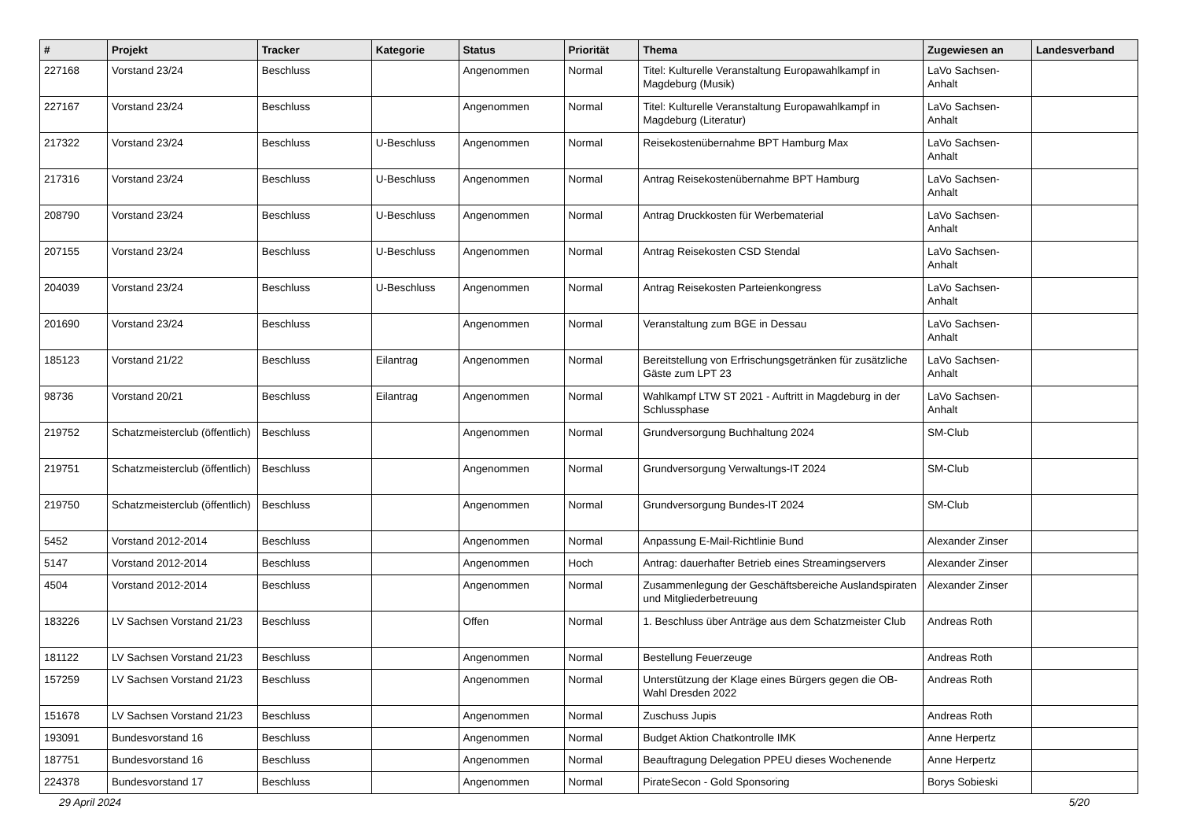| # | Projekt | Tracker | Kategorie | Status | Priorität | Thema | Zugewiesen an | Landesverband |
| --- | --- | --- | --- | --- | --- | --- | --- | --- |
| 227168 | Vorstand 23/24 | Beschluss | | Angenommen | Normal | Titel: Kulturelle Veranstaltung Europawahlkampf in Magdeburg (Musik) | LaVo Sachsen-Anhalt | |
| 227167 | Vorstand 23/24 | Beschluss | | Angenommen | Normal | Titel: Kulturelle Veranstaltung Europawahlkampf in Magdeburg (Literatur) | LaVo Sachsen-Anhalt | |
| 217322 | Vorstand 23/24 | Beschluss | U-Beschluss | Angenommen | Normal | Reisekostenübernahme BPT Hamburg Max | LaVo Sachsen-Anhalt | |
| 217316 | Vorstand 23/24 | Beschluss | U-Beschluss | Angenommen | Normal | Antrag Reisekostenübernahme BPT Hamburg | LaVo Sachsen-Anhalt | |
| 208790 | Vorstand 23/24 | Beschluss | U-Beschluss | Angenommen | Normal | Antrag Druckkosten für Werbematerial | LaVo Sachsen-Anhalt | |
| 207155 | Vorstand 23/24 | Beschluss | U-Beschluss | Angenommen | Normal | Antrag Reisekosten CSD Stendal | LaVo Sachsen-Anhalt | |
| 204039 | Vorstand 23/24 | Beschluss | U-Beschluss | Angenommen | Normal | Antrag Reisekosten Parteienkongress | LaVo Sachsen-Anhalt | |
| 201690 | Vorstand 23/24 | Beschluss | | Angenommen | Normal | Veranstaltung zum BGE in Dessau | LaVo Sachsen-Anhalt | |
| 185123 | Vorstand 21/22 | Beschluss | Eilantrag | Angenommen | Normal | Bereitstellung von Erfrischungsgetränken für zusätzliche Gäste zum LPT 23 | LaVo Sachsen-Anhalt | |
| 98736 | Vorstand 20/21 | Beschluss | Eilantrag | Angenommen | Normal | Wahlkampf LTW ST 2021 - Auftritt in Magdeburg in der Schlussphase | LaVo Sachsen-Anhalt | |
| 219752 | Schatzmeisterclub (öffentlich) | Beschluss | | Angenommen | Normal | Grundversorgung Buchhaltung 2024 | SM-Club | |
| 219751 | Schatzmeisterclub (öffentlich) | Beschluss | | Angenommen | Normal | Grundversorgung Verwaltungs-IT 2024 | SM-Club | |
| 219750 | Schatzmeisterclub (öffentlich) | Beschluss | | Angenommen | Normal | Grundversorgung Bundes-IT 2024 | SM-Club | |
| 5452 | Vorstand 2012-2014 | Beschluss | | Angenommen | Normal | Anpassung E-Mail-Richtlinie Bund | Alexander Zinser | |
| 5147 | Vorstand 2012-2014 | Beschluss | | Angenommen | Hoch | Antrag: dauerhafter Betrieb eines Streamingservers | Alexander Zinser | |
| 4504 | Vorstand 2012-2014 | Beschluss | | Angenommen | Normal | Zusammenlegung der Geschäftsbereiche Auslandspiraten und Mitgliederbetreuung | Alexander Zinser | |
| 183226 | LV Sachsen Vorstand 21/23 | Beschluss | | Offen | Normal | 1. Beschluss über Anträge aus dem Schatzmeister Club | Andreas Roth | |
| 181122 | LV Sachsen Vorstand 21/23 | Beschluss | | Angenommen | Normal | Bestellung Feuerzeuge | Andreas Roth | |
| 157259 | LV Sachsen Vorstand 21/23 | Beschluss | | Angenommen | Normal | Unterstützung der Klage eines Bürgers gegen die OB-Wahl Dresden 2022 | Andreas Roth | |
| 151678 | LV Sachsen Vorstand 21/23 | Beschluss | | Angenommen | Normal | Zuschuss Jupis | Andreas Roth | |
| 193091 | Bundesvorstand 16 | Beschluss | | Angenommen | Normal | Budget Aktion Chatkontrolle IMK | Anne Herpertz | |
| 187751 | Bundesvorstand 16 | Beschluss | | Angenommen | Normal | Beauftragung Delegation PPEU dieses Wochenende | Anne Herpertz | |
| 224378 | Bundesvorstand 17 | Beschluss | | Angenommen | Normal | PirateSecon - Gold Sponsoring | Borys Sobieski | |
29 April 2024 5/20